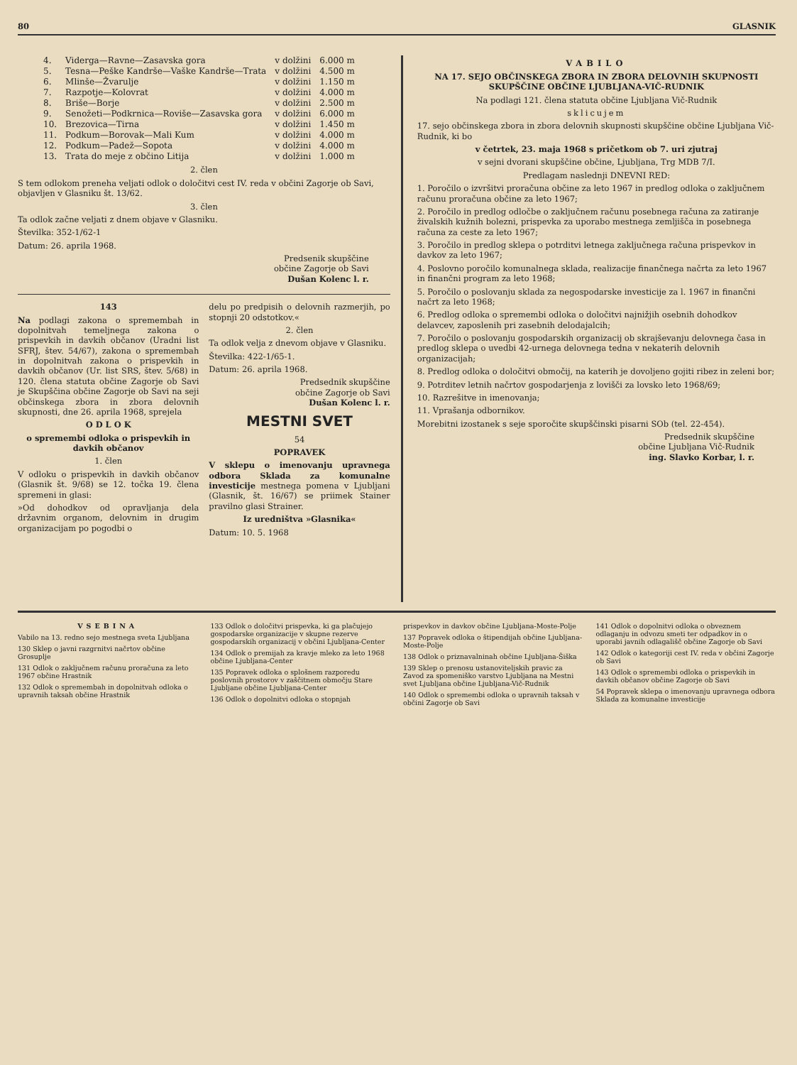80 GLASNIK
| 4. | Viderga—Ravne—Zasavska gora | v dolžini | 6.000 m |
| 5. | Tesna—Peške Kandrše—Vaške Kandrše—Trata | v dolžini | 4.500 m |
| 6. | Mlinše—Žvarulje | v dolžini | 1.150 m |
| 7. | Razpotje—Kolovrat | v dolžini | 4.000 m |
| 8. | Briše—Borje | v dolžini | 2.500 m |
| 9. | Senožeti—Podkrnica—Roviše—Zasavska gora | v dolžini | 6.000 m |
| 10. | Brezovica—Tirna | v dolžini | 1.450 m |
| 11. | Podkum—Borovak—Mali Kum | v dolžini | 4.000 m |
| 12. | Podkum—Padež—Sopota | v dolžini | 4.000 m |
| 13. | Trata do meje z občino Litija | v dolžini | 1.000 m |
2. člen
S tem odlokom preneha veljati odlok o določitvi cest IV. reda v občini Zagorje ob Savi, objavljen v Glasniku št. 13/62.
3. člen
Ta odlok začne veljati z dnem objave v Glasniku.
Številka: 352-1/62-1
Datum: 26. aprila 1968.
Predsenik skupščine
občine Zagorje ob Savi
Dušan Kolenc l. r.
143
Na podlagi zakona o spremembah in dopolnitvah temeljnega zakona o prispevkih in davkih občanov (Uradni list SFRJ, štev. 54/67), zakona o spremembah in dopolnitvah zakona o prispevkih in davkih občanov (Ur. list SRS, štev. 5/68) in 120. člena statuta občine Zagorje ob Savi je Skupščina občine Zagorje ob Savi na seji občinskega zbora in zbora delovnih skupnosti, dne 26. aprila 1968, sprejela
O D L O K
o spremembi odloka o prispevkih in davkih občanov
1. člen
V odloku o prispevkih in davkih občanov (Glasnik št. 9/68) se 12. točka 19. člena spremeni in glasi:
»Od dohodkov od opravljanja dela državnim organom, delovnim in drugim organizacijam po pogodbi o
delu po predpisih o delovnih razmerjih, po stopnji 20 odstotkov.«
2. člen
Ta odlok velja z dnevom objave v Glasniku.
Številka: 422-1/65-1.
Datum: 26. aprila 1968.
Predsednik skupščine
občine Zagorje ob Savi
Dušan Kolenc l. r.
MESTNI SVET
54
POPRAVEK
V sklepu o imenovanju upravnega odbora Sklada za komunalne investicije mestnega pomena v Ljubljani (Glasnik, št. 16/67) se priimek Stainer pravilno glasi Strainer.
Iz uredništva »Glasnika«
Datum: 10. 5. 1968
VABILO
NA 17. SEJO OBČINSKEGA ZBORA IN ZBORA DELOVNIH SKUPNOSTI SKUPŠČINE OBČINE LJUBLJANA-VIČ-RUDNIK
Na podlagi 121. člena statuta občine Ljubljana Vič-Rudnik
sklicujem
17. sejo občinskega zbora in zbora delovnih skupnosti skupščine občine Ljubljana Vič-Rudnik, ki bo
v četrtek, 23. maja 1968 s pričetkom ob 7. uri zjutraj
v sejni dvorani skupščine občine, Ljubljana, Trg MDB 7/I.
Predlagam naslednji DNEVNI RED:
1. Poročilo o izvršitvi proračuna občine za leto 1967 in predlog odloka o zaključnem računu proračuna občine za leto 1967;
2. Poročilo in predlog odločbe o zaključnem računu posebnega računa za zatiranje živalskih kužnih bolezni, prispevka za uporabo mestnega zemljišča in posebnega računa za ceste za leto 1967;
3. Poročilo in predlog sklepa o potrditvi letnega zaključnega računa prispevkov in davkov za leto 1967;
4. Poslovno poročilo komunalnega sklada, realizacije finančnega načrta za leto 1967 in finančni program za leto 1968;
5. Poročilo o poslovanju sklada za negospodarske investicije za l. 1967 in finančni načrt za leto 1968;
6. Predlog odloka o spremembi odloka o določitvi najnižjih osebnih dohodkov delavcev, zaposlenih pri zasebnih delodajalcih;
7. Poročilo o poslovanju gospodarskih organizacij ob skrajševanju delovnega časa in predlog sklepa o uvedbi 42-urnega delovnega tedna v nekaterih delovnih organizacijah;
8. Predlog odloka o določitvi območij, na katerih je dovoljeno gojiti ribez in zeleni bor;
9. Potrditev letnih načrtov gospodarjenja z lovišči za lovsko leto 1968/69;
10. Razrešitve in imenovanja;
11. Vprašanja odbornikov.
Morebitni izostanek s seje sporočite skupščinski pisarni SOb (tel. 22-454).
Predsednik skupščine
občine Ljubljana Vič-Rudnik
ing. Slavko Korbar, l. r.
VSEBINA
Vabilo na 13. redno sejo mestnega sveta Ljubljana
130 Sklep o javni razgrnitvi načrtov občine Grosuplje
131 Odlok o zaključnem računu proračuna za leto 1967 občine Hrastnik
132 Odlok o spremembah in dopolnitvah odloka o upravnih taksah občine Hrastnik
133 Odlok o določitvi prispevka, ki ga plačujejo gospodarske organizacije v skupne rezerve gospodarskih organizacij v občini Ljubljana-Center
134 Odlok o premijah za kravje mleko za leto 1968 občine Ljubljana-Center
135 Popravek odloka o splošnem razporedu poslovnih prostorov v zaščitnem območju Stare Ljubljane občine Ljubljana-Center
136 Odlok o dopolnitvi odloka o stopnjah
prispevkov in davkov občine Ljubljana-Moste-Polje
137 Popravek odloka o štipendijah občine Ljubljana-Moste-Polje
138 Odlok o priznavalninah občine Ljubljana-Šiška
139 Sklep o prenosu ustanoviteljskih pravic za Zavod za spomeniško varstvo Ljubljana na Mestni svet Ljubljana občine Ljubljana-Vič-Rudnik
140 Odlok o spremembi odloka o upravnih taksah v občini Zagorje ob Savi
141 Odlok o dopolnitvi odloka o obveznem odlaganju in odvozu smeti ter odpadkov in o uporabi javnih odlagališč občine Zagorje ob Savi
142 Odlok o kategoriji cest IV. reda v občini Zagorje ob Savi
143 Odlok o spremembi odloka o prispevkih in davkih občanov občine Zagorje ob Savi
54 Popravek sklepa o imenovanju upravnega odbora Sklada za komunalne investicije